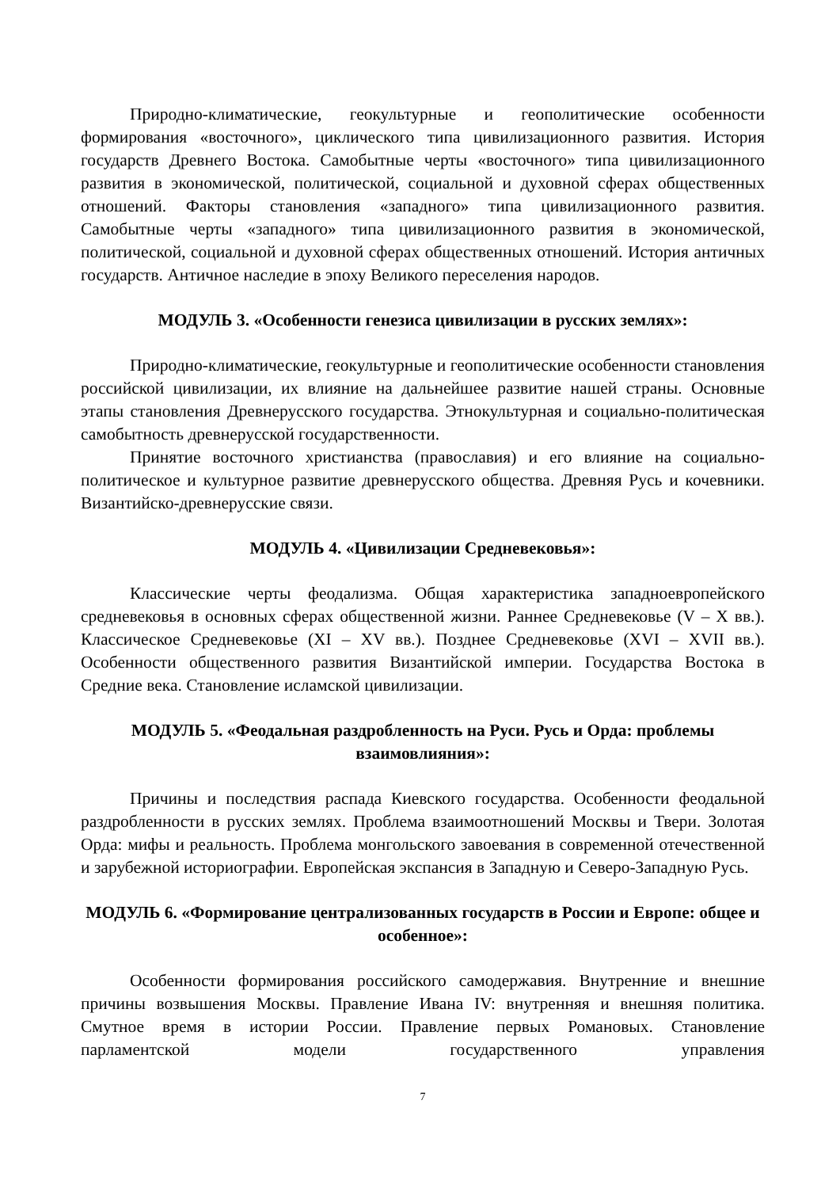Природно-климатические, геокультурные и геополитические особенности формирования «восточного», циклического типа цивилизационного развития. История государств Древнего Востока. Самобытные черты «восточного» типа цивилизационного развития в экономической, политической, социальной и духовной сферах общественных отношений. Факторы становления «западного» типа цивилизационного развития. Самобытные черты «западного» типа цивилизационного развития в экономической, политической, социальной и духовной сферах общественных отношений. История античных государств. Античное наследие в эпоху Великого переселения народов.
МОДУЛЬ 3. «Особенности генезиса цивилизации в русских землях»:
Природно-климатические, геокультурные и геополитические особенности становления российской цивилизации, их влияние на дальнейшее развитие нашей страны. Основные этапы становления Древнерусского государства. Этнокультурная и социально-политическая самобытность древнерусской государственности.
Принятие восточного христианства (православия) и его влияние на социально-политическое и культурное развитие древнерусского общества. Древняя Русь и кочевники. Византийско-древнерусские связи.
МОДУЛЬ 4. «Цивилизации Средневековья»:
Классические черты феодализма. Общая характеристика западноевропейского средневековья в основных сферах общественной жизни. Раннее Средневековье (V – X вв.). Классическое Средневековье (XI – XV вв.). Позднее Средневековье (XVI – XVII вв.). Особенности общественного развития Византийской империи. Государства Востока в Средние века. Становление исламской цивилизации.
МОДУЛЬ 5. «Феодальная раздробленность на Руси. Русь и Орда: проблемы взаимовлияния»:
Причины и последствия распада Киевского государства. Особенности феодальной раздробленности в русских землях. Проблема взаимоотношений Москвы и Твери. Золотая Орда: мифы и реальность. Проблема монгольского завоевания в современной отечественной и зарубежной историографии. Европейская экспансия в Западную и Северо-Западную Русь.
МОДУЛЬ 6. «Формирование централизованных государств в России и Европе: общее и особенное»:
Особенности формирования российского самодержавия. Внутренние и внешние причины возвышения Москвы. Правление Ивана IV: внутренняя и внешняя политика. Смутное время в истории России. Правление первых Романовых. Становление парламентской модели государственного управления
7